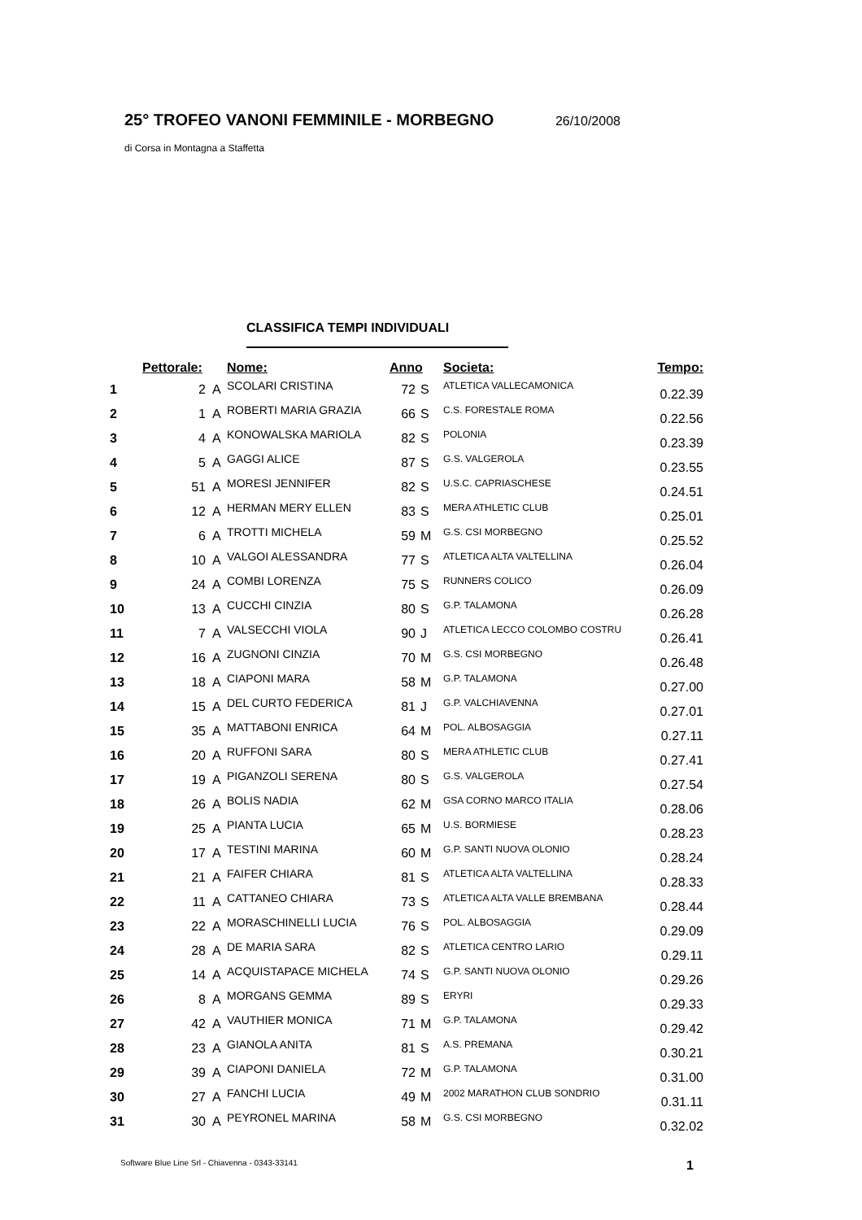25° TROFEO VANONI FEMMINILE - MORBEGNO 26/10/2008
di Corsa in Montagna a Staffetta
CLASSIFICA TEMPI INDIVIDUALI
| | Pettorale: | | Nome: | Anno | | Societa: | Tempo: |
| --- | --- | --- | --- | --- | --- | --- | --- |
| 1 | 2 | A | SCOLARI CRISTINA | 72 | S | ATLETICA VALLECAMONICA | 0.22.39 |
| 2 | 1 | A | ROBERTI MARIA GRAZIA | 66 | S | C.S. FORESTALE ROMA | 0.22.56 |
| 3 | 4 | A | KONOWALSKA MARIOLA | 82 | S | POLONIA | 0.23.39 |
| 4 | 5 | A | GAGGI ALICE | 87 | S | G.S. VALGEROLA | 0.23.55 |
| 5 | 51 | A | MORESI JENNIFER | 82 | S | U.S.C. CAPRIASCHESE | 0.24.51 |
| 6 | 12 | A | HERMAN MERY ELLEN | 83 | S | MERA ATHLETIC CLUB | 0.25.01 |
| 7 | 6 | A | TROTTI MICHELA | 59 | M | G.S. CSI MORBEGNO | 0.25.52 |
| 8 | 10 | A | VALGOI ALESSANDRA | 77 | S | ATLETICA ALTA VALTELLINA | 0.26.04 |
| 9 | 24 | A | COMBI LORENZA | 75 | S | RUNNERS COLICO | 0.26.09 |
| 10 | 13 | A | CUCCHI CINZIA | 80 | S | G.P. TALAMONA | 0.26.28 |
| 11 | 7 | A | VALSECCHI VIOLA | 90 | J | ATLETICA LECCO COLOMBO COSTRU | 0.26.41 |
| 12 | 16 | A | ZUGNONI CINZIA | 70 | M | G.S. CSI MORBEGNO | 0.26.48 |
| 13 | 18 | A | CIAPONI MARA | 58 | M | G.P. TALAMONA | 0.27.00 |
| 14 | 15 | A | DEL CURTO FEDERICA | 81 | J | G.P. VALCHIAVENNA | 0.27.01 |
| 15 | 35 | A | MATTABONI ENRICA | 64 | M | POL. ALBOSAGGIA | 0.27.11 |
| 16 | 20 | A | RUFFONI SARA | 80 | S | MERA ATHLETIC CLUB | 0.27.41 |
| 17 | 19 | A | PIGANZOLI SERENA | 80 | S | G.S. VALGEROLA | 0.27.54 |
| 18 | 26 | A | BOLIS NADIA | 62 | M | GSA CORNO MARCO ITALIA | 0.28.06 |
| 19 | 25 | A | PIANTA LUCIA | 65 | M | U.S. BORMIESE | 0.28.23 |
| 20 | 17 | A | TESTINI MARINA | 60 | M | G.P. SANTI NUOVA OLONIO | 0.28.24 |
| 21 | 21 | A | FAIFER CHIARA | 81 | S | ATLETICA ALTA VALTELLINA | 0.28.33 |
| 22 | 11 | A | CATTANEO CHIARA | 73 | S | ATLETICA ALTA VALLE BREMBANA | 0.28.44 |
| 23 | 22 | A | MORASCHINELLI LUCIA | 76 | S | POL. ALBOSAGGIA | 0.29.09 |
| 24 | 28 | A | DE MARIA SARA | 82 | S | ATLETICA CENTRO LARIO | 0.29.11 |
| 25 | 14 | A | ACQUISTAPACE MICHELA | 74 | S | G.P. SANTI NUOVA OLONIO | 0.29.26 |
| 26 | 8 | A | MORGANS GEMMA | 89 | S | ERYRI | 0.29.33 |
| 27 | 42 | A | VAUTHIER MONICA | 71 | M | G.P. TALAMONA | 0.29.42 |
| 28 | 23 | A | GIANOLA ANITA | 81 | S | A.S. PREMANA | 0.30.21 |
| 29 | 39 | A | CIAPONI DANIELA | 72 | M | G.P. TALAMONA | 0.31.00 |
| 30 | 27 | A | FANCHI LUCIA | 49 | M | 2002 MARATHON CLUB SONDRIO | 0.31.11 |
| 31 | 30 | A | PEYRONEL MARINA | 58 | M | G.S. CSI MORBEGNO | 0.32.02 |
Software Blue Line Srl - Chiavenna - 0343-33141 1